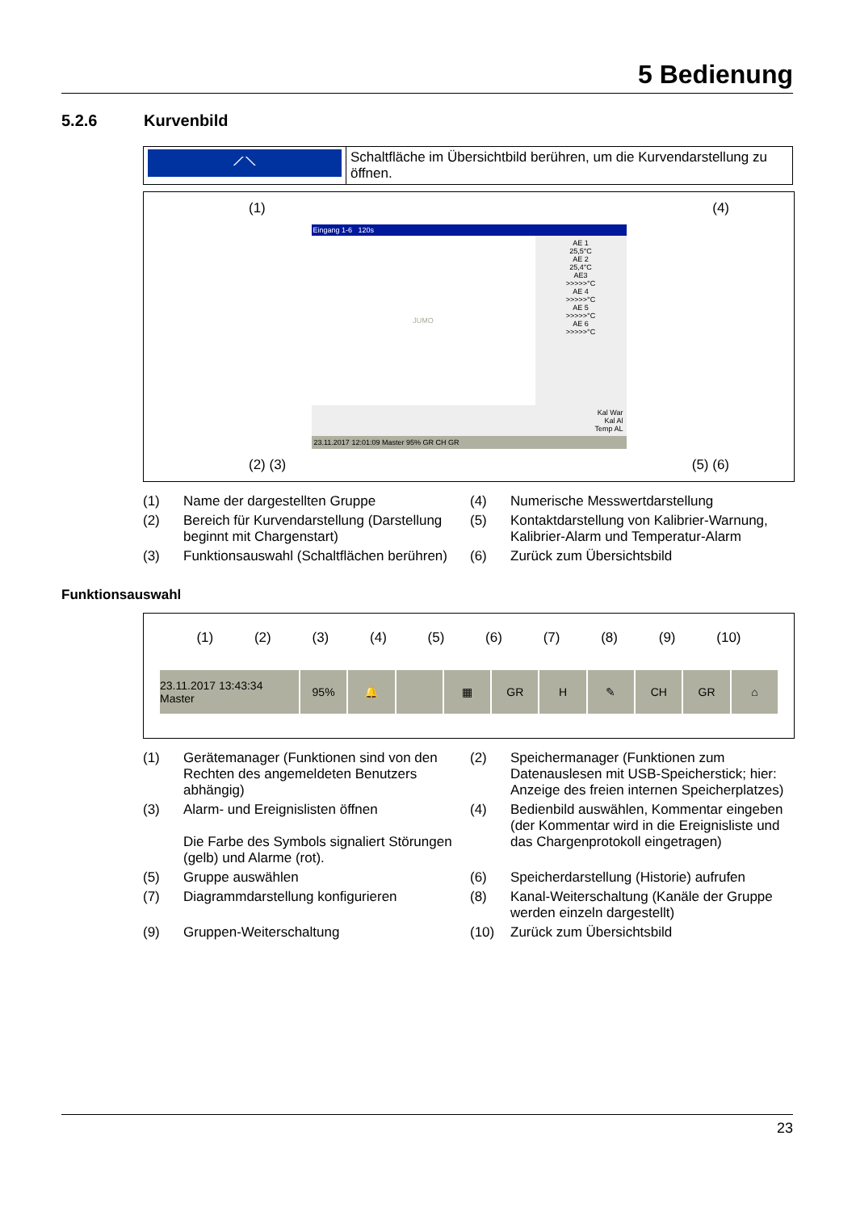5 Bedienung
5.2.6 Kurvenbild
| ⟋⟍ | Schaltfläche im Übersichtbild berühren, um die Kurvendarstellung zu öffnen. |
(1) (4)
Eingang 1-6 120s
JUMO
AE 1
25,5°C
AE 2
25,4°C
AE3
>>>>>°C
AE 4
>>>>>°C
AE 5
>>>>>°C
AE 6
>>>>>°C
Kal War
Kal Al
Temp AL
23.11.2017 12:01:09 Master 95% GR CH GR
(2) (3) (5) (6)
(1)
Name der dargestellten Gruppe
(4)
Numerische Messwertdarstellung
(2)
Bereich für Kurvendarstellung (Darstellung beginnt mit Chargenstart)
(5)
Kontaktdarstellung von Kalibrier-Warnung, Kalibrier-Alarm und Temperatur-Alarm
(3)
Funktionsauswahl (Schaltflächen berühren)
(6)
Zurück zum Übersichtsbild
Funktionsauswahl
(1) (2) (3) (4) (5) (6) (7) (8) (9) (10)
23.11.2017 13:43:34 Master 95% 🔔 ▦ GR H ✎ CH GR ⌂
(1)
Gerätemanager (Funktionen sind von den Rechten des angemeldeten Benutzers abhängig)
(2)
Speichermanager (Funktionen zum Datenauslesen mit USB-Speicherstick; hier: Anzeige des freien internen Speicherplatzes)
(3)
Alarm- und Ereignislisten öffnen
Die Farbe des Symbols signaliert Störungen (gelb) und Alarme (rot).
(4)
Bedienbild auswählen, Kommentar eingeben (der Kommentar wird in die Ereignisliste und das Chargenprotokoll eingetragen)
(5)
Gruppe auswählen
(6)
Speicherdarstellung (Historie) aufrufen
(7)
Diagrammdarstellung konfigurieren
(8)
Kanal-Weiterschaltung (Kanäle der Gruppe werden einzeln dargestellt)
(9)
Gruppen-Weiterschaltung
(10)
Zurück zum Übersichtsbild
23